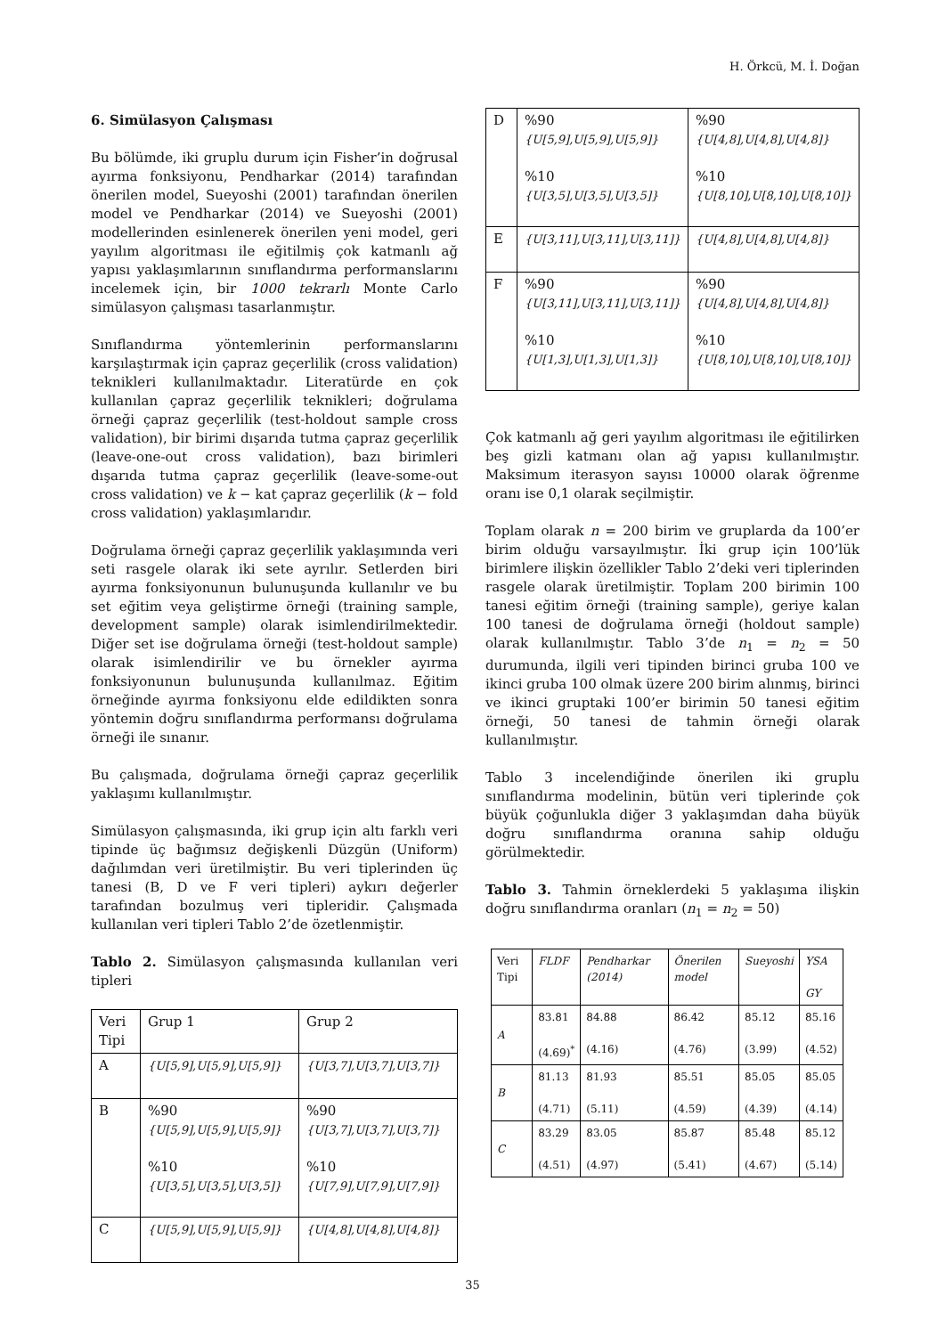H. Örkcü, M. İ. Doğan
6. Simülasyon Çalışması
Bu bölümde, iki gruplu durum için Fisher’in doğrusal ayırma fonksiyonu, Pendharkar (2014) tarafından önerilen model, Sueyoshi (2001) tarafından önerilen model ve Pendharkar (2014) ve Sueyoshi (2001) modellerinden esinlenerek önerilen yeni model, geri yayılım algoritması ile eğitilmiş çok katmanlı ağ yapısı yaklaşımlarının sınıflandırma performanslarını incelemek için, bir 1000 tekrarlı Monte Carlo simülasyon çalışması tasarlanmıştır.
Sınıflandırma yöntemlerinin performanslarını karşılaştırmak için çapraz geçerlilik (cross validation) teknikleri kullanılmaktadır. Literatürde en çok kullanılan çapraz geçerlilik teknikleri; doğrulama örneği çapraz geçerlilik (test-holdout sample cross validation), bir birimi dışarıda tutma çapraz geçerlilik (leave-one-out cross validation), bazı birimleri dışarıda tutma çapraz geçerlilik (leave-some-out cross validation) ve k − kat çapraz geçerlilik (k − fold cross validation) yaklaşımlarıdır.
Doğrulama örneği çapraz geçerlilik yaklaşımında veri seti rasgele olarak iki sete ayrılır. Setlerden biri ayırma fonksiyonunun bulunuşunda kullanılır ve bu set eğitim veya geliştirme örneği (training sample, development sample) olarak isimlendirilmektedir. Diğer set ise doğrulama örneği (test-holdout sample) olarak isimlendirilir ve bu örnekler ayırma fonksiyonunun bulunuşunda kullanılmaz. Eğitim örneğinde ayırma fonksiyonu elde edildikten sonra yöntemin doğru sınıflandırma performansı doğrulama örneği ile sınanır.
Bu çalışmada, doğrulama örneği çapraz geçerlilik yaklaşımı kullanılmıştır.
Simülasyon çalışmasında, iki grup için altı farklı veri tipinde üç bağımsız değişkenli Düzgün (Uniform) dağılımdan veri üretilmiştir. Bu veri tiplerinden üç tanesi (B, D ve F veri tipleri) aykırı değerler tarafından bozulmuş veri tipleridir. Çalışmada kullanılan veri tipleri Tablo 2’de özetlenmiştir.
Tablo 2. Simülasyon çalışmasında kullanılan veri tipleri
| Veri Tipi | Grup 1 | Grup 2 |
| A | {U[5,9],U[5,9],U[5,9]} | {U[3,7],U[3,7],U[3,7]} |
| B | %90 {U[5,9],U[5,9],U[5,9]} %10 {U[3,5],U[3,5],U[3,5]} | %90 {U[3,7],U[3,7],U[3,7]} %10 {U[7,9],U[7,9],U[7,9]} |
| C | {U[5,9],U[5,9],U[5,9]} | {U[4,8],U[4,8],U[4,8]} |
| D | %90 {U[5,9],U[5,9],U[5,9]} %10 {U[3,5],U[3,5],U[3,5]} | %90 {U[4,8],U[4,8],U[4,8]} %10 {U[8,10],U[8,10],U[8,10]} |
| E | {U[3,11],U[3,11],U[3,11]} | {U[4,8],U[4,8],U[4,8]} |
| F | %90 {U[3,11],U[3,11],U[3,11]} %10 {U[1,3],U[1,3],U[1,3]} | %90 {U[4,8],U[4,8],U[4,8]} %10 {U[8,10],U[8,10],U[8,10]} |
Çok katmanlı ağ geri yayılım algoritması ile eğitilirken beş gizli katmanı olan ağ yapısı kullanılmıştır. Maksimum iterasyon sayısı 10000 olarak öğrenme oranı ise 0,1 olarak seçilmiştir.
Toplam olarak n = 200 birim ve gruplarda da 100’er birim olduğu varsayılmıştır. İki grup için 100’lük birimlere ilişkin özellikler Tablo 2’deki veri tiplerinden rasgele olarak üretilmiştir. Toplam 200 birimin 100 tanesi eğitim örneği (training sample), geriye kalan 100 tanesi de doğrulama örneği (holdout sample) olarak kullanılmıştır. Tablo 3’de n<sub>1</sub> = n<sub>2</sub> = 50 durumunda, ilgili veri tipinden birinci gruba 100 ve ikinci gruba 100 olmak üzere 200 birim alınmış, birinci ve ikinci gruptaki 100’er birimin 50 tanesi eğitim örneği, 50 tanesi de tahmin örneği olarak kullanılmıştır.
Tablo 3 incelendiğinde önerilen iki gruplu sınıflandırma modelinin, bütün veri tiplerinde çok büyük çoğunlukla diğer 3 yaklaşımdan daha büyük doğru sınıflandırma oranına sahip olduğu görülmektedir.
Tablo 3. Tahmin örneklerdeki 5 yaklaşıma ilişkin doğru sınıflandırma oranları (n<sub>1</sub> = n<sub>2</sub> = 50)
| Veri Tipi | FLDF | Pendharkar (2014) | Önerilen model | Sueyoshi | YSA GY |
| --- | --- | --- | --- | --- | --- |
| A | 83.81 (4.69)<sup>*</sup> | 84.88 (4.16) | 86.42 (4.76) | 85.12 (3.99) | 85.16 (4.52) |
| B | 81.13 (4.71) | 81.93 (5.11) | 85.51 (4.59) | 85.05 (4.39) | 85.05 (4.14) |
| C | 83.29 (4.51) | 83.05 (4.97) | 85.87 (5.41) | 85.48 (4.67) | 85.12 (5.14) |
35